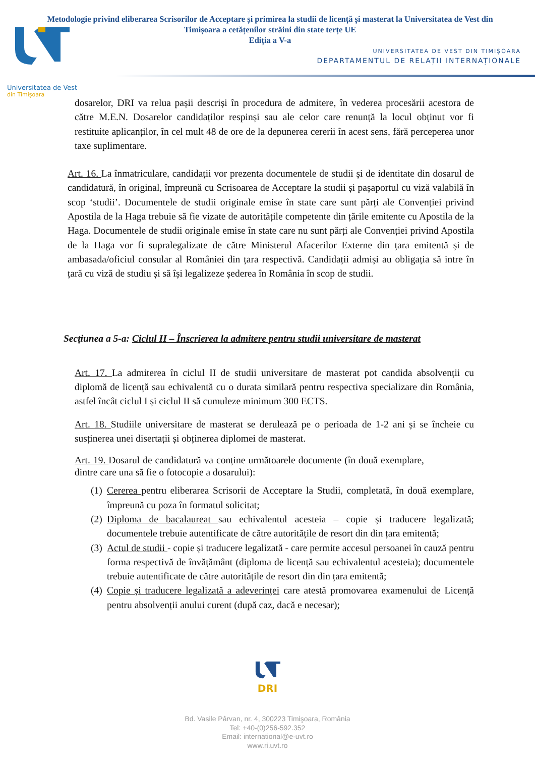Metodologie privind eliberarea Scrisorilor de Acceptare și primirea la studii de licență și masterat la Universitatea de Vest din Timișoara a cetățenilor străini din state terțe UE
Ediția a V-a
UNIVERSITATEA DE VEST DIN TIMIȘOARA
DEPARTAMENTUL DE RELAȚII INTERNAȚIONALE
Universitatea de Vest
din Timișoara
dosarelor, DRI va relua pașii descriși în procedura de admitere, în vederea procesării acestora de către M.E.N. Dosarelor candidaților respinși sau ale celor care renunță la locul obținut vor fi restituite aplicanților, în cel mult 48 de ore de la depunerea cererii în acest sens, fără perceperea unor taxe suplimentare.
Art. 16. La înmatriculare, candidații vor prezenta documentele de studii și de identitate din dosarul de candidatură, în original, împreună cu Scrisoarea de Acceptare la studii și pașaportul cu viză valabilă în scop ‘studii’. Documentele de studii originale emise în state care sunt părți ale Convenției privind Apostila de la Haga trebuie să fie vizate de autoritățile competente din țările emitente cu Apostila de la Haga. Documentele de studii originale emise în state care nu sunt părți ale Convenției privind Apostila de la Haga vor fi supralegalizate de către Ministerul Afacerilor Externe din țara emitentă și de ambasada/oficiul consular al României din țara respectivă. Candidații admiși au obligația să intre în țară cu viză de studiu și să își legalizeze șederea în România în scop de studii.
Secțiunea a 5-a: Ciclul II – Înscrierea la admitere pentru studii universitare de masterat
Art. 17. La admiterea în ciclul II de studii universitare de masterat pot candida absolvenții cu diplomă de licență sau echivalentă cu o durata similară pentru respectiva specializare din România, astfel încât ciclul I și ciclul II să cumuleze minimum 300 ECTS.
Art. 18. Studiile universitare de masterat se derulează pe o perioada de 1-2 ani și se încheie cu susținerea unei disertații și obținerea diplomei de masterat.
Art. 19. Dosarul de candidatură va conține următoarele documente (în două exemplare, dintre care una să fie o fotocopie a dosarului):
(1) Cererea pentru eliberarea Scrisorii de Acceptare la Studii, completată, în două exemplare, împreună cu poza în formatul solicitat;
(2) Diploma de bacalaureat sau echivalentul acesteia – copie și traducere legalizată; documentele trebuie autentificate de către autoritățile de resort din din țara emitentă;
(3) Actul de studii - copie și traducere legalizată - care permite accesul persoanei în cauză pentru forma respectivă de învățământ (diploma de licență sau echivalentul acesteia); documentele trebuie autentificate de către autoritățile de resort din din țara emitentă;
(4) Copie și traducere legalizată a adeverinței care atestă promovarea examenului de Licență pentru absolvenții anului curent (după caz, dacă e necesar);
DRI
Bd. Vasile Pârvan, nr. 4, 300223 Timişoara, România
Tel: +40-(0)256-592.352
Email: international@e-uvt.ro
www.ri.uvt.ro